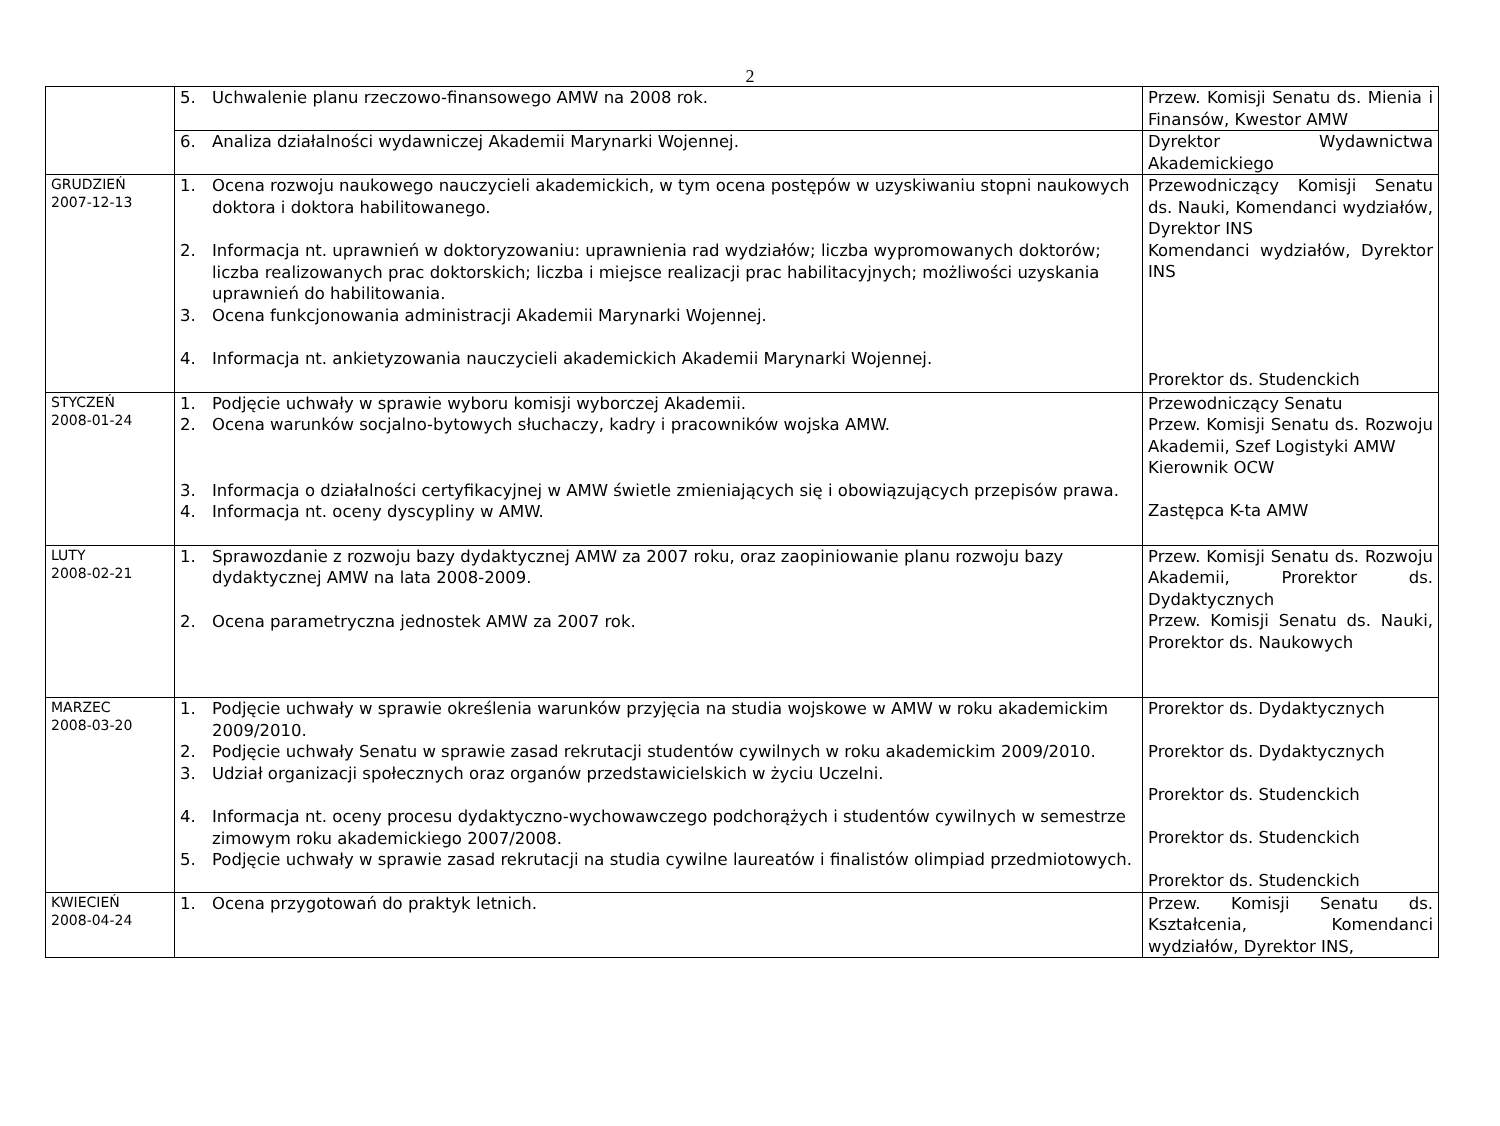2
| | 5. Uchwalenie planu rzeczowo-finansowego AMW na 2008 rok. | Przew. Komisji Senatu ds. Mienia i Finansów, Kwestor AMW |
| | 6. Analiza działalności wydawniczej Akademii Marynarki Wojennej. | Dyrektor Wydawnictwa Akademickiego |
| GRUDZIEŃ 2007-12-13 | 1. Ocena rozwoju naukowego nauczycieli akademickich, w tym ocena postępów w uzyskiwaniu stopni naukowych doktora i doktora habilitowanego. 2. Informacja nt. uprawnień w doktoryzowaniu: uprawnienia rad wydziałów; liczba wypromowanych doktorów; liczba realizowanych prac doktorskich; liczba i miejsce realizacji prac habilitacyjnych; możliwości uzyskania uprawnień do habilitowania. 3. Ocena funkcjonowania administracji Akademii Marynarki Wojennej. 4. Informacja nt. ankietyzowania nauczycieli akademickich Akademii Marynarki Wojennej. | Przewodniczący Komisji Senatu ds. Nauki, Komendanci wydziałów, Dyrektor INS Komendanci wydziałów, Dyrektor INS Prorektor ds. Studenckich |
| STYCZEŃ 2008-01-24 | 1. Podjęcie uchwały w sprawie wyboru komisji wyborczej Akademii. 2. Ocena warunków socjalno-bytowych słuchaczy, kadry i pracowników wojska AMW. 3. Informacja o działalności certyfikacyjnej w AMW świetle zmieniających się i obowiązujących przepisów prawa. 4. Informacja nt. oceny dyscypliny w AMW. | Przewodniczący Senatu Przew. Komisji Senatu ds. Rozwoju Akademii, Szef Logistyki AMW Kierownik OCW Zastępca K-ta AMW |
| LUTY 2008-02-21 | 1. Sprawozdanie z rozwoju bazy dydaktycznej AMW za 2007 roku, oraz zaopiniowanie planu rozwoju bazy dydaktycznej AMW na lata 2008-2009. 2. Ocena parametryczna jednostek AMW za 2007 rok. | Przew. Komisji Senatu ds. Rozwoju Akademii, Prorektor ds. Dydaktycznych Przew. Komisji Senatu ds. Nauki, Prorektor ds. Naukowych |
| MARZEC 2008-03-20 | 1. Podjęcie uchwały w sprawie określenia warunków przyjęcia na studia wojskowe w AMW w roku akademickim 2009/2010. 2. Podjęcie uchwały Senatu w sprawie zasad rekrutacji studentów cywilnych w roku akademickim 2009/2010. 3. Udział organizacji społecznych oraz organów przedstawicielskich w życiu Uczelni. 4. Informacja nt. oceny procesu dydaktyczno-wychowawczego podchorążych i studentów cywilnych w semestrze zimowym roku akademickiego 2007/2008. 5. Podjęcie uchwały w sprawie zasad rekrutacji na studia cywilne laureatów i finalistów olimpiad przedmiotowych. | Prorektor ds. Dydaktycznych Prorektor ds. Dydaktycznych Prorektor ds. Studenckich Prorektor ds. Studenckich Prorektor ds. Studenckich |
| KWIECIEŃ 2008-04-24 | 1. Ocena przygotowań do praktyk letnich. | Przew. Komisji Senatu ds. Kształcenia, Komendanci wydziałów, Dyrektor INS, |